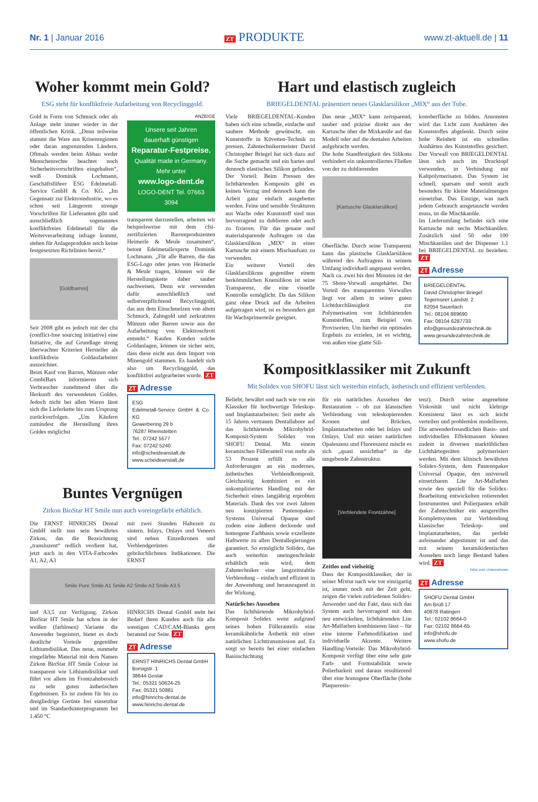Nr. 1 | Januar 2016
ZT PRODUKTE
www.zt-aktuell.de | 11
Woher kommt mein Gold?
ESG steht für konfliktfreie Aufarbeitung von Recyclinggold.
Gold in Form von Schmuck oder als Anlage steht immer wieder in der öffentlichen Kritik. „Denn teilweise stammt die Ware aus Krisenregionen oder daran angrenzenden Ländern. Oftmals werden beim Abbau weder Menschenrechte beachtet noch Sicherheitsvorschriften eingehalten“, weiß Dominik Lochmann, Geschäftsführer ESG Edelmetall-Service GmbH & Co. KG. „Im Gegensatz zur Elektroindustrie, wo es schon seit Längerem strenge Vorschriften für Lieferanten gibt und ausschließlich sogenanntes konfliktfreies Edelmetall für die Weiterverarbeitung infrage kommt, stehen für Anlageprodukte noch keine festgesetzten Richtlinien bereit.“
[Goldbarren]
Seit 2008 gibt es jedoch mit der cfsi (conflict-free sourcing initiative) eine Initiative, die auf Grundlage streng überwachter Kriterien Hersteller als konfliktfreie Goldaufarbeiter auszeichnet.
Beim Kauf von Barren, Münzen oder CombiBars informieren sich Verbraucher zunehmend über die Herkunft des verwendeten Goldes. Jedoch nicht bei allen Waren lässt sich die Lieferkette bis zum Ursprung zurückverfolgen. „Um Käufern zumindest die Herstellung ihres Goldes möglichst
ANZEIGE
Unsere seit Jahren
dauerhaft günstigen
Reparatur-Festpreise.
Qualität made in Germany.
Mehr unter
www.logo-dent.de
LOGO-DENT Tel. 07663 3094
transparent darzustellen, arbeiten wir beispielsweise mit dem cfsi-zertifizierten Barrenproduzenten Heimerle & Meule zusammen“, betont Edelmetallexperte Dominik Lochmann. „Für alle Barren, die das ESG-Logo oder jenes von Heimerle & Meule tragen, können wir die Herstellungskette daher sauber nachweisen. Denn wir verwenden dafür ausschließlich und selbstverpflichtend Recyclinggold, das aus dem Einschmelzen von altem Schmuck, Zahngold und zerkratzten Münzen oder Barren sowie aus der Aufarbeitung von Elektroschrott entsteht.“ Kaufen Kunden solche Goldanlagen, können sie sicher sein, dass diese nicht aus dem Import von Minengold stammen. Es handelt sich also um Recyclinggold, das konfliktfrei aufgearbeitet wurde. ZT
ZT Adresse
ESG
Edelmetall-Service GmbH & Co. KG
Gewerbering 29 b
76287 Rheinstetten
Tel.: 07242 5577
Fax: 07242 5240
info@scheideanstalt.de
www.scheideanstalt.de
Buntes Vergnügen
Zirkon BioStar HT Smile nun auch voreingefärbt erhältlich.
Die ERNST HINRICHS Dental GmbH stellt nun sein bewährtes Zirkon, das die Bezeichnung „transluzent“ redlich verdient hat, jetzt auch in den VITA-Farbcodes A1, A2, A3
mit zwei Stunden Haltezeit zu sintern. Inlays, Onlays und Veneers sind neben Einzelkronen und Verblendgerüsten die gebräuchlichsten Indikationen. Die ERNST
Smile Pure Smile A1 Smile A2 Smile A3 Smile A3.5
und A3,5 zur Verfügung. Zirkon BioStar HT Smile hat schon in der weißen (farblosen) Variante die Anwender begeistert, bietet es doch deutliche Vorteile gegenüber Lithiumdisilikat. Das neue, nunmehr eingefärbte Material mit dem Namen Zirkon BioStar HT Smile Colour ist transparent wie Lithiumdisilikat und führt vor allem im Frontzahnbereich zu sehr guten ästhetischen Ergebnissen. Es ist zudem für bis zu dreigliedrige Gerüste frei einsetzbar und im Standardsinterprogramm bei 1.450 °C
HINRICHS Dental GmbH steht bei Bedarf ihren Kunden auch für alle sonstigen CAD/CAM-Blanks gern beratend zur Seite. ZT
ZT Adresse
ERNST HINRICHS Dental GmbH
Borsigstr. 1
38644 Goslar
Tel.: 05321 50624-25
Fax: 05321 50881
info@hinrichs-dental.de
www.hinrichs-dental.de
Hart und elastisch zugleich
BRIEGELDENTAL präsentiert neues Glasklarsilikon „MIX“ aus der Tube.
Viele BRIEGELDENTAL-Kunden haben sich eine schnelle, einfache und saubere Methode gewünscht, um Kunststoffe in Küvetten-Technik zu pressen. Zahntechnikermeister David Christopher Briegel hat sich dazu auf die Suche gemacht und ein hartes und dennoch elastisches Silikon gefunden. Der Vorteil: Beim Pressen des lichthärtenden Komposits gibt es keinen Verzug und dennoch kann die Arbeit ganz einfach ausgebettet werden. Feine und sensible Strukturen aus Wachs oder Kunststoff sind nun hervorragend zu dublieren oder auch zu fixieren. Für das genaue und materialsparende Auftragen ist das Glasklarsilikon „MIX“ in einer Kartusche mit einem Mischaufsatz zu verwenden.
Ein weiterer Vorteil des Glasklarsilikons gegenüber einem herkömmlichen Knetsilikon ist seine Transparenz, die eine visuelle Kontrolle ermöglicht. Da das Silikon ganz ohne Druck auf die Arbeiten aufgetragen wird, ist es besonders gut für Wachsprimerteile geeignet.
Das neue „MIX“ kann zeitsparend, sauber und präzise direkt aus der Kartusche über die Mixkanüle auf das Modell oder auf die dentalen Arbeiten aufgebracht werden.
Die hohe Standfestigkeit des Silikons verhindert ein unkontrolliertes Fließen von der zu dublierenden
[Kartusche Glasklarsilikon]
Oberfläche. Durch seine Transparenz kann das plastische Glasklarsilikon während des Auftragens in seinem Umfang individuell angepasst werden. Nach ca. zwei bis drei Minuten ist der 75 Shore-Vorwall ausgehärtet. Der Vorteil des transparenten Vorwalles liegt vor allem in seiner guten Lichtdurchlässigkeit zur Polymerisation von lichthärtenden Kunststoffen, zum Beispiel von Provisorien. Um hierbei ein optimales Ergebnis zu erzielen, ist es wichtig, von außen eine glatte Sili-
konoberfläche zu bilden. Ansonsten wird das Licht zum Aushärten des Kunststoffes abgelenkt. Durch seine hohe Reinheit ist ein schnelles Aushärten des Kunststoffes gesichert. Der Vorwall von BRIEGELDENTAL lässt sich auch im Drucktopf verwenden, in Verbindung mit Kaltpolymerisaten. Das System ist schnell, sparsam und somit auch besonders für kleine Materialmengen einsetzbar. Das Einzige, was nach jedem Gebrauch ausgetauscht werden muss, ist die Mischkanüle.
Im Lieferumfang befindet sich eine Kartusche mit sechs Mischkanülen. Zusätzlich sind 50 oder 100 Mischkanülen und der Dispenser 1.1 bei BRIEGELDENTAL zu beziehen. ZT
ZT Adresse
BRIEGELDENTAL
David Christopher Briegel
Tegernseer Landstr. 2
82054 Sauerlach
Tel.: 08104 889690
Fax: 08104 6287733
info@gesundezahntechnik.de
www.gesundezahntechnik.de
Kompositklassiker mit Zukunft
Mit Solidex von SHOFU lässt sich weiterhin einfach, ästhetisch und effizient verblenden.
Beliebt, bewährt und nach wie vor ein Klassiker für hochwertige Teleskop- und Implantatarbeiten: Seit mehr als 15 Jahren vertrauen Dentallabore auf das lichthärtende Mikrohybrid-Komposit-System Solidex von SHOFU Dental. Mit einem keramischen Fülleranteil von mehr als 53 Prozent erfüllt es alle Anforderungen an ein modernes, ästhetisches Verblendkomposit. Gleichzeitig kombiniert es ein unkompliziertes Handling mit der Sicherheit eines langjährig erprobten Materials. Dank des vor zwei Jahren neu konzipierten Pastenopaker-Systems Universal Opaque sind zudem eine äußerst deckende und homogene Farbbasis sowie exzellente Haftwerte zu allen Dentallegierungen garantiert. So ermöglicht Solidex, das auch weiterhin uneingeschränkt erhältlich sein wird, dem Zahntechniker eine langzeitstabile Verblendung – einfach und effizient in der Anwendung und herausragend in der Wirkung.
Natürliches Aussehen
Das lichthärtende Mikrohybrid-Komposit Solidex weist aufgrund seines hohen Fülleranteils eine keramikähnliche Ästhetik mit einer natürlichen Lichttransmission auf. Es sorgt so bereits bei einer einfachen Basisschichtung
für ein natürliches Aussehen der Restauration – ob zur klassischen Verblendung von teleskopierenden Kronen und Brücken, Implantatarbeiten oder bei Inlays und Onlays. Und mit seiner natürlichen Opaleszenz und Fluoreszenz mischt es sich „quasi unsichtbar“ in die umgebende Zahnstruktur.
[Verblendete Frontzähne]
Zeitlos und vielseitig
Dass der Kompositklassiker, der in seiner Mixtur nach wie vor einzigartig ist, immer noch mit der Zeit geht, zeigen die vielen zufriedenen Solidex-Anwender und der Fakt, dass sich das System auch hervorragend mit den neu entwickelten, lichthärtenden Lite Art-Malfarben kombinieren lässt – für eine interne Farbmodifikation und individuelle Akzente. Weitere Handling-Vorteile: Das Mikrohybrid-Komposit verfügt über eine sehr gute Farb- und Formstabilität sowie Polierbarkeit und daraus resultierend über eine homogene Oberfläche (hohe Plaqueresis-
tenz). Durch seine angenehme Viskosität und nicht klebrige Konsistenz lässt es sich leicht verteilen und problemlos modellieren. Die anwenderfreundlichen Basis- und individuellen Effektmassen können zudem in diversen marktüblichen Lichthärtegeräten polymerisiert werden. Mit dem klinisch bewährten Solidex-System, dem Pastenopaker Universal Opaque, den universell einsetzbaren Lite Art-Malfarben sowie den speziell für die Solidex-Bearbeitung entwickelten rotierenden Instrumenten und Polierpasten erhält der Zahntechniker ein ausgereiftes Komplettsystem zur Verblendung klassischer Teleskop- und Implantatarbeiten, das perfekt aufeinander abgestimmt ist und das mit seinem keramikidentischen Aussehen noch lange Bestand haben wird. ZT
Infos zum Unternehmen
ZT Adresse
SHOFU Dental GmbH
Am Brüll 17
40878 Ratingen
Tel.: 02102 8664-0
Fax: 02102 8664-65
info@shofu.de
www.shofu.de